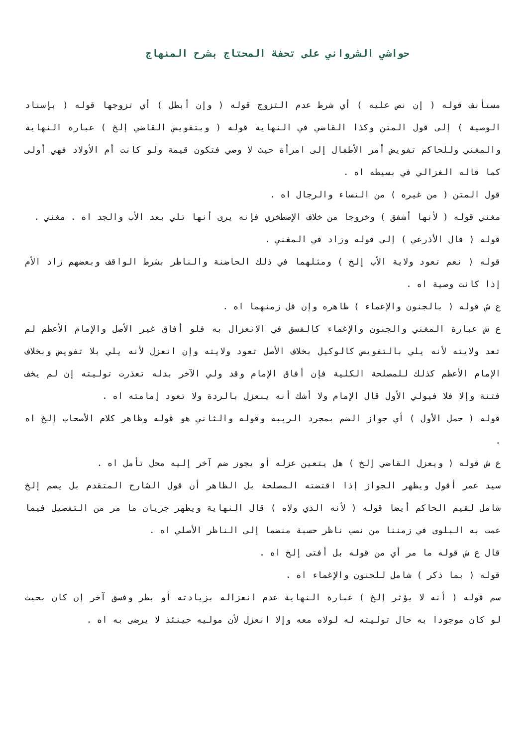حواشي الشرواني على تحفة المحتاج بشرح المنهاج
مستأنف قوله ( إن نص عليه ) أي شرط عدم التزوج قوله ( وإن أبطل ) أي تزوجها قوله ( بإسناد الوصية ) إلى قول المتن وكذا القاضي في النهاية قوله ( وبتفويض القاضي إلخ ) عبارة النهاية والمغني وللحاكم تفويض أمر الأطفال إلى امرأة حيث لا وصي فتكون قيمة ولو كانت أم الأولاد فهي أولى كما قاله الغزالي في بسيطه اه .
قول المتن ( من غيره ) من النساء والرجال اه .
مغني قوله ( لأنها أشفق ) وخروجا من خلاف الإصطخري فإنه يرى أنها تلي بعد الأب والجد اه . مغني .
قوله ( قال الأذرعي ) إلى قوله وزاد في المغني .
قوله ( نعم تعود ولاية الأب إلخ ) ومثلهما في ذلك الحاضنة والناظر بشرط الواقف وبعضهم زاد الأم إذا كانت وصية اه .
ع ش قوله ( بالجنون والإغماء ) ظاهره وإن قل زمنهما اه .
ع ش عبارة المغني والجنون والإغماء كالفسق في الانعزال به فلو أفاق غير الأصل والإمام الأعظم لم تعد ولايته لأنه يلي بالتفويض كالوكيل بخلاف الأصل تعود ولايته وإن انعزل لأنه يلي بلا تفويض وبخلاف الإمام الأعظم كذلك للمصلحة الكلية فإن أفاق الإمام وقد ولي الآخر بدله تعذرت توليته إن لم يخف فتنة وإلا فلا فيولي الأول قال الإمام ولا أشك أنه ينعزل بالردة ولا تعود إمامته اه .
قوله ( حمل الأول ) أي جواز الضم بمجرد الريبة وقوله والثاني هو قوله وظاهر كلام الأصحاب إلخ اه .
ع ش قوله ( ويعزل القاضي إلخ ) هل يتعين عزله أو يجوز ضم آخر إليه محل تأمل اه .
سيد عمر أقول ويظهر الجواز إذا اقتضته المصلحة بل الظاهر أن قول الشارح المتقدم بل يضم إلخ شامل لقيم الحاكم أيضا قوله ( لأنه الذي ولاه ) قال النهاية ويظهر جريان ما مر من التفصيل فيما عمت به البلوى في زمننا من نصب ناظر حسبة منضما إلى الناظر الأصلي اه .
قال ع ش قوله ما مر أي من قوله بل أفتى إلخ اه .
قوله ( بما ذكر ) شامل للجنون والإغماء اه .
سم قوله ( أنه لا يؤثر إلخ ) عبارة النهاية عدم انعزاله بزيادته أو بطر وفسق آخر إن كان بحيث لو كان موجودا به حال توليته له لولاه معه وإلا انعزل لأن موليه حينئذ لا يرضى به اه .